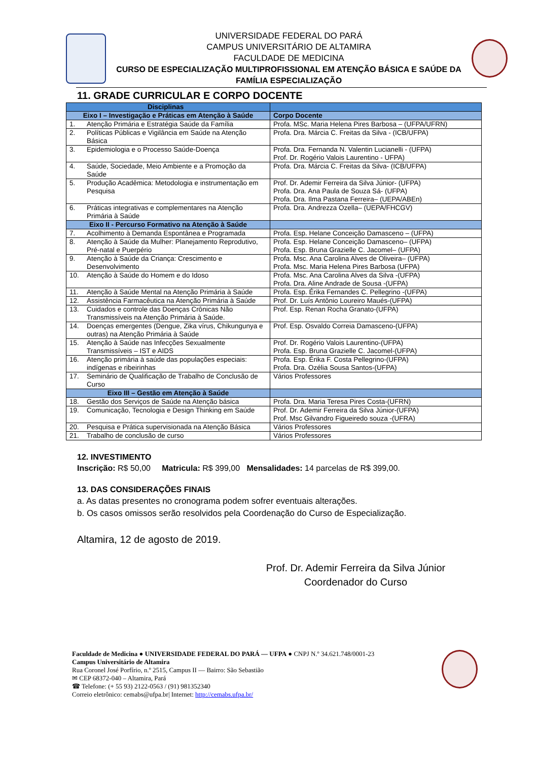UNIVERSIDADE FEDERAL DO PARÁ
CAMPUS UNIVERSITÁRIO DE ALTAMIRA
FACULDADE DE MEDICINA
CURSO DE ESPECIALIZAÇÃO MULTIPROFISSIONAL EM ATENÇÃO BÁSICA E SAÚDE DA FAMÍLIA ESPECIALIZAÇÃO
11. GRADE CURRICULAR E CORPO DOCENTE
| Disciplinas | | |
| --- | --- | --- |
| Eixo I – Investigação e Práticas em Atenção à Saúde | | Corpo Docente |
| 1. | Atenção Primária e Estratégia Saúde da Família | Profa. MSc. Maria Helena Pires Barbosa – (UFPA/UFRN) |
| 2. | Políticas Públicas e Vigilância em Saúde na Atenção Básica | Profa. Dra. Márcia C. Freitas da Silva - (ICB/UFPA) |
| 3. | Epidemiologia e o Processo Saúde-Doença | Profa. Dra. Fernanda N. Valentin Lucianelli - (UFPA) Prof. Dr. Rogério Valois Laurentino - UFPA) |
| 4. | Saúde, Sociedade, Meio Ambiente e a Promoção da Saúde | Profa. Dra. Márcia C. Freitas da Silva- (ICB/UFPA) |
| 5. | Produção Acadêmica: Metodologia e instrumentação em Pesquisa | Prof. Dr. Ademir Ferreira da Silva Júnior- (UFPA) Profa. Dra. Ana Paula de Souza Sá- (UFPA) Profa. Dra. Ilma Pastana Ferreira– (UEPA/ABEn) |
| 6. | Práticas integrativas e complementares na Atenção Primária à Saúde | Profa. Dra. Andrezza Ozella– (UEPA/FHCGV) |
| Eixo II - Percurso Formativo na Atenção à Saúde | | |
| 7. | Acolhimento à Demanda Espontânea e Programada | Profa. Esp. Helane Conceição Damasceno – (UFPA) |
| 8. | Atenção à Saúde da Mulher: Planejamento Reprodutivo, Pré-natal e Puerpério | Profa. Esp. Helane Conceição Damasceno– (UFPA) Profa. Esp. Bruna Grazielle C. Jacomel– (UFPA) |
| 9. | Atenção à Saúde da Criança: Crescimento e Desenvolvimento | Profa. Msc. Ana Carolina Alves de Oliveira– (UFPA) Profa. Msc. Maria Helena Pires Barbosa (UFPA) |
| 10. | Atenção à Saúde do Homem e do Idoso | Profa. Msc. Ana Carolina Alves da Silva -(UFPA) Profa. Dra. Aline Andrade de Sousa -(UFPA) |
| 11. | Atenção à Saúde Mental na Atenção Primária à Saúde | Profa. Esp. Érika Fernandes C. Pellegrino -(UFPA) |
| 12. | Assistência Farmacêutica na Atenção Primária à Saúde | Prof. Dr. Luís Antônio Loureiro Maués-(UFPA) |
| 13. | Cuidados e controle das Doenças Crônicas Não Transmissíveis na Atenção Primária à Saúde. | Prof. Esp. Renan Rocha Granato-(UFPA) |
| 14. | Doenças emergentes (Dengue, Zika vírus, Chikungunya e outras) na Atenção Primária à Saúde | Prof. Esp. Osvaldo Correia Damasceno-(UFPA) |
| 15. | Atenção à Saúde nas Infecções Sexualmente Transmissíveis – IST e AIDS | Prof. Dr. Rogério Valois Laurentino-(UFPA) Profa. Esp. Bruna Grazielle C. Jacomel-(UFPA) |
| 16. | Atenção primária à saúde das populações especiais: indígenas e ribeirinhas | Profa. Esp. Érika F. Costa Pellegrino-(UFPA) Profa. Dra. Ozélia Sousa Santos-(UFPA) |
| 17. | Seminário de Qualificação de Trabalho de Conclusão de Curso | Vários Professores |
| Eixo III – Gestão em Atenção à Saúde | | |
| 18. | Gestão dos Serviços de Saúde na Atenção básica | Profa. Dra. Maria Teresa Pires Costa-(UFRN) |
| 19. | Comunicação, Tecnologia e Design Thinking em Saúde | Prof. Dr. Ademir Ferreira da Silva Júnior-(UFPA) Prof. Msc Gilvandro Figueiredo souza -(UFRA) |
| 20. | Pesquisa e Prática supervisionada na Atenção Básica | Vários Professores |
| 21. | Trabalho de conclusão de curso | Vários Professores |
12. INVESTIMENTO
Inscrição: R$ 50,00 Matricula: R$ 399,00 Mensalidades: 14 parcelas de R$ 399,00.
13. DAS CONSIDERAÇÕES FINAIS
a. As datas presentes no cronograma podem sofrer eventuais alterações.
b. Os casos omissos serão resolvidos pela Coordenação do Curso de Especialização.
Altamira, 12 de agosto de 2019.
Prof. Dr. Ademir Ferreira da Silva Júnior
Coordenador do Curso
Faculdade de Medicina ● UNIVERSIDADE FEDERAL DO PARÁ — UFPA ● CNPJ N.º 34.621.748/0001-23
Campus Universitário de Altamira
Rua Coronel José Porfírio, n.º 2515, Campus II — Bairro: São Sebastião
✉ CEP 68372-040 – Altamira, Pará
☎ Telefone: (+ 55 93) 2122-0563 / (91) 981352340
Correio eletrônico: cemabs@ufpa.br| Internet: http://cemabs.ufpa.br/